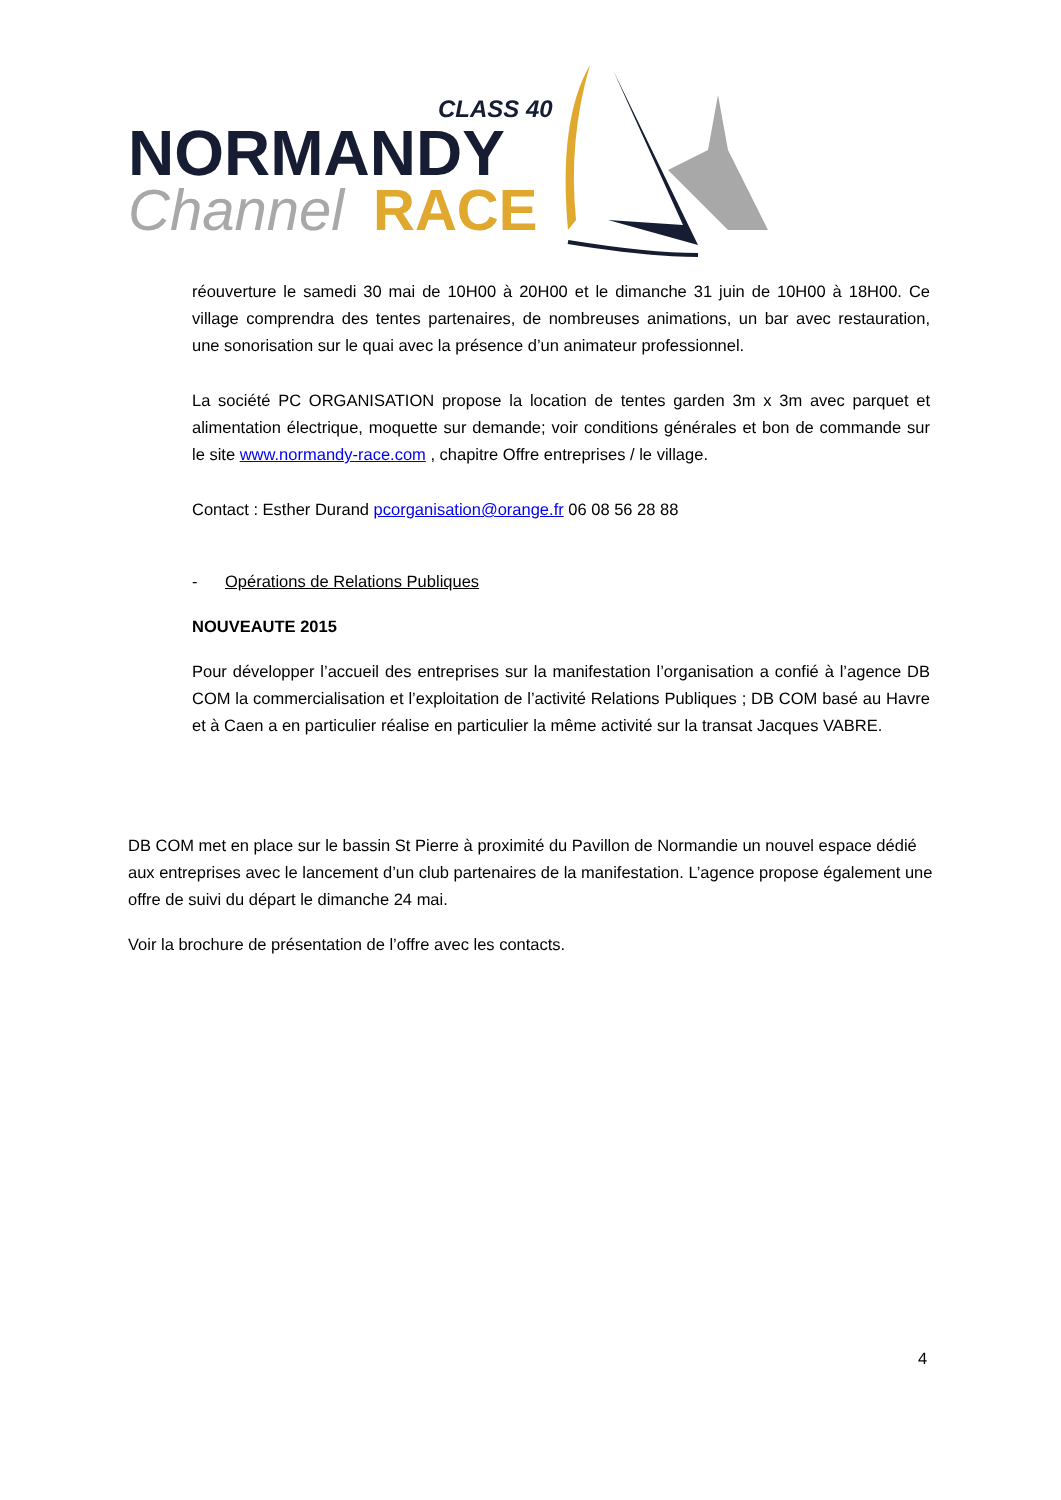CLASS 40
NORMANDY
Channel
RACE
réouverture le samedi 30 mai de 10H00 à 20H00 et le dimanche 31 juin de 10H00 à 18H00. Ce village comprendra des tentes partenaires, de nombreuses animations, un bar avec restauration, une sonorisation sur le quai avec la présence d’un animateur professionnel.
La société PC ORGANISATION propose la location de tentes garden 3m x 3m avec parquet et alimentation électrique, moquette sur demande; voir conditions générales et bon de commande sur le site www.normandy-race.com , chapitre Offre entreprises / le village.
Contact : Esther Durand pcorganisation@orange.fr 06 08 56 28 88
- Opérations de Relations Publiques
NOUVEAUTE 2015
Pour développer l’accueil des entreprises sur la manifestation l’organisation a confié à l’agence DB COM la commercialisation et l’exploitation de l’activité Relations Publiques ; DB COM basé au Havre et à Caen a en particulier réalise en particulier la même activité sur la transat Jacques VABRE.
DB COM met en place sur le bassin St Pierre à proximité du Pavillon de Normandie un nouvel espace dédié aux entreprises avec le lancement d’un club partenaires de la manifestation. L’agence propose également une offre de suivi du départ le dimanche 24 mai.
Voir la brochure de présentation de l’offre avec les contacts.
4